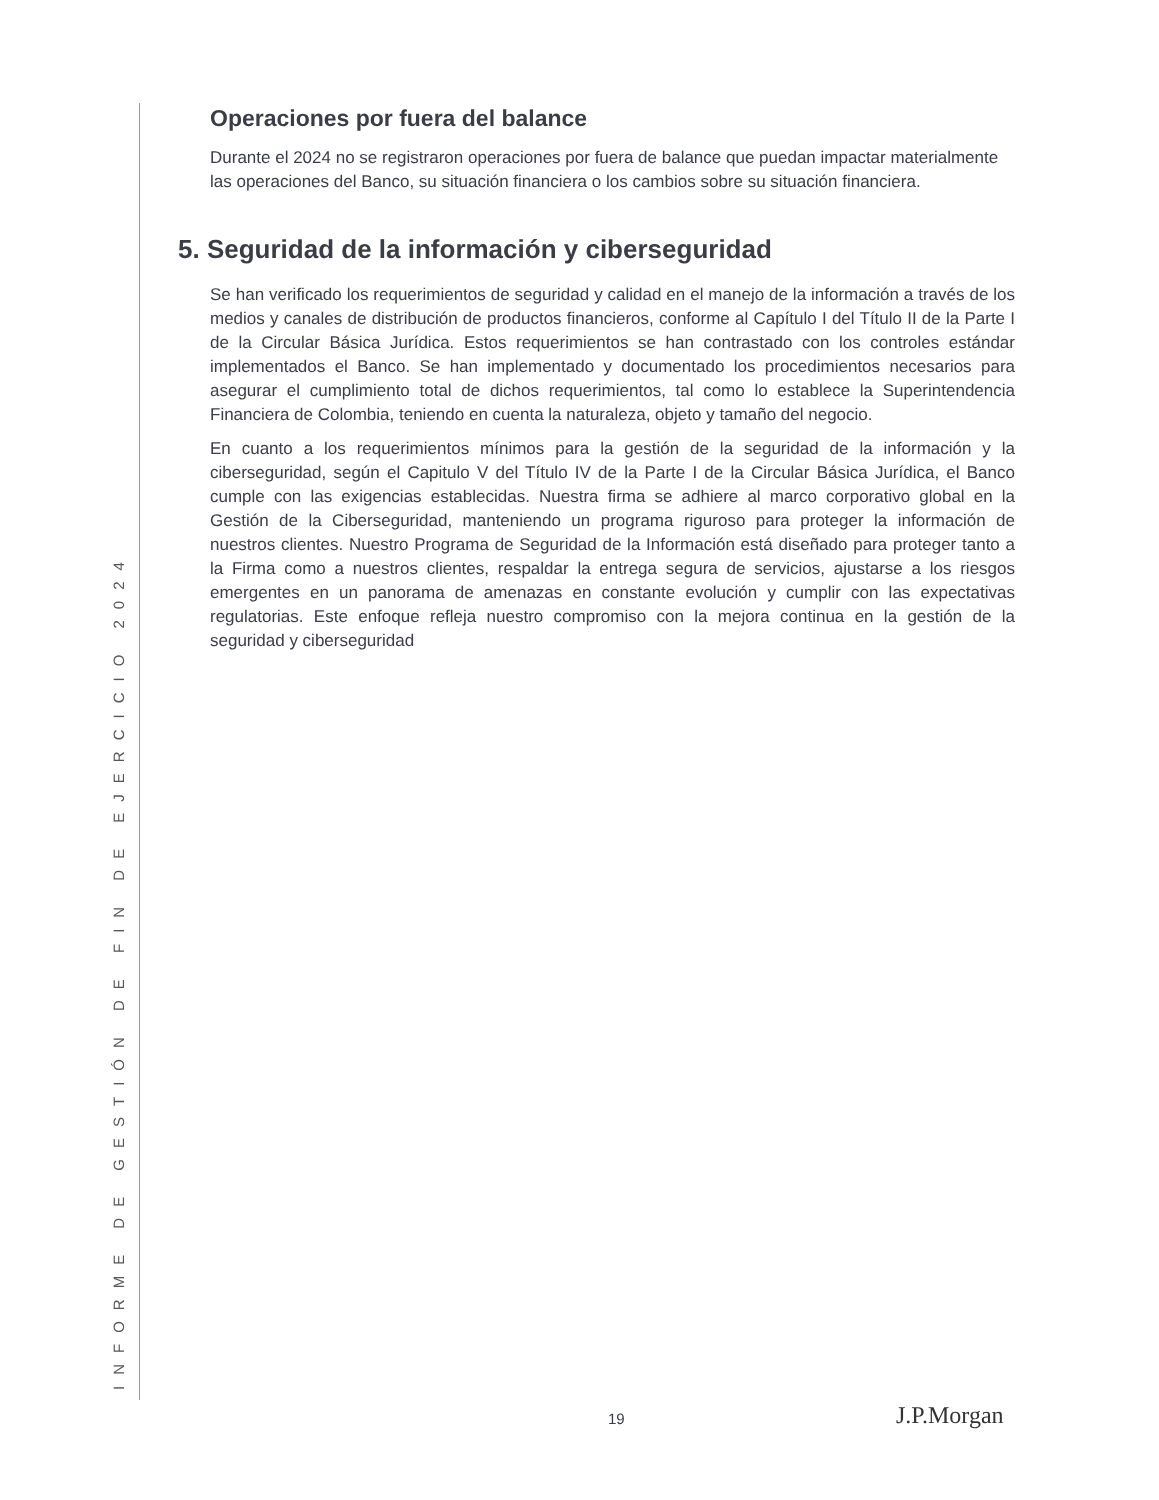Operaciones por fuera del balance
Durante el 2024 no se registraron operaciones por fuera de balance que puedan impactar materialmente las operaciones del Banco, su situación financiera o los cambios sobre su situación financiera.
5. Seguridad de la información y ciberseguridad
Se han verificado los requerimientos de seguridad y calidad en el manejo de la información a través de los medios y canales de distribución de productos financieros, conforme al Capítulo I del Título II de la Parte I de la Circular Básica Jurídica. Estos requerimientos se han contrastado con los controles estándar implementados el Banco. Se han implementado y documentado los procedimientos necesarios para asegurar el cumplimiento total de dichos requerimientos, tal como lo establece la Superintendencia Financiera de Colombia, teniendo en cuenta la naturaleza, objeto y tamaño del negocio.
En cuanto a los requerimientos mínimos para la gestión de la seguridad de la información y la ciberseguridad, según el Capitulo V del Título IV de la Parte I de la Circular Básica Jurídica, el Banco cumple con las exigencias establecidas. Nuestra firma se adhiere al marco corporativo global en la Gestión de la Ciberseguridad, manteniendo un programa riguroso para proteger la información de nuestros clientes. Nuestro Programa de Seguridad de la Información está diseñado para proteger tanto a la Firma como a nuestros clientes, respaldar la entrega segura de servicios, ajustarse a los riesgos emergentes en un panorama de amenazas en constante evolución y cumplir con las expectativas regulatorias. Este enfoque refleja nuestro compromiso con la mejora continua en la gestión de la seguridad y ciberseguridad
19 J.P.Morgan
INFORME DE GESTIÓN DE FIN DE EJERCICIO 2024